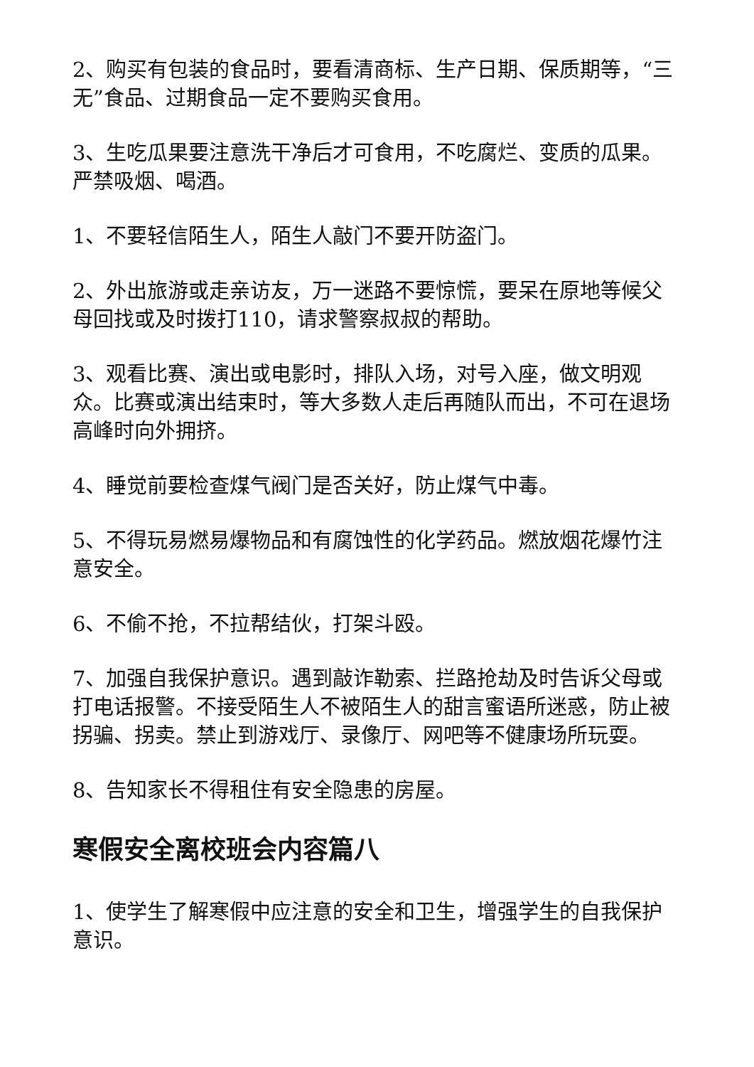2、购买有包装的食品时，要看清商标、生产日期、保质期等，“三无”食品、过期食品一定不要购买食用。
3、生吃瓜果要注意洗干净后才可食用，不吃腐烂、变质的瓜果。严禁吸烟、喝酒。
1、不要轻信陌生人，陌生人敲门不要开防盗门。
2、外出旅游或走亲访友，万一迷路不要惊慌，要呆在原地等候父母回找或及时拨打110，请求警察叔叔的帮助。
3、观看比赛、演出或电影时，排队入场，对号入座，做文明观众。比赛或演出结束时，等大多数人走后再随队而出，不可在退场高峰时向外拥挤。
4、睡觉前要检查煤气阀门是否关好，防止煤气中毒。
5、不得玩易燃易爆物品和有腐蚀性的化学药品。燃放烟花爆竹注意安全。
6、不偷不抢，不拉帮结伙，打架斗殴。
7、加强自我保护意识。遇到敲诈勒索、拦路抢劫及时告诉父母或打电话报警。不接受陌生人不被陌生人的甜言蜜语所迷惑，防止被拐骗、拐卖。禁止到游戏厅、录像厅、网吧等不健康场所玩耍。
8、告知家长不得租住有安全隐患的房屋。
寒假安全离校班会内容篇八
1、使学生了解寒假中应注意的安全和卫生，增强学生的自我保护意识。